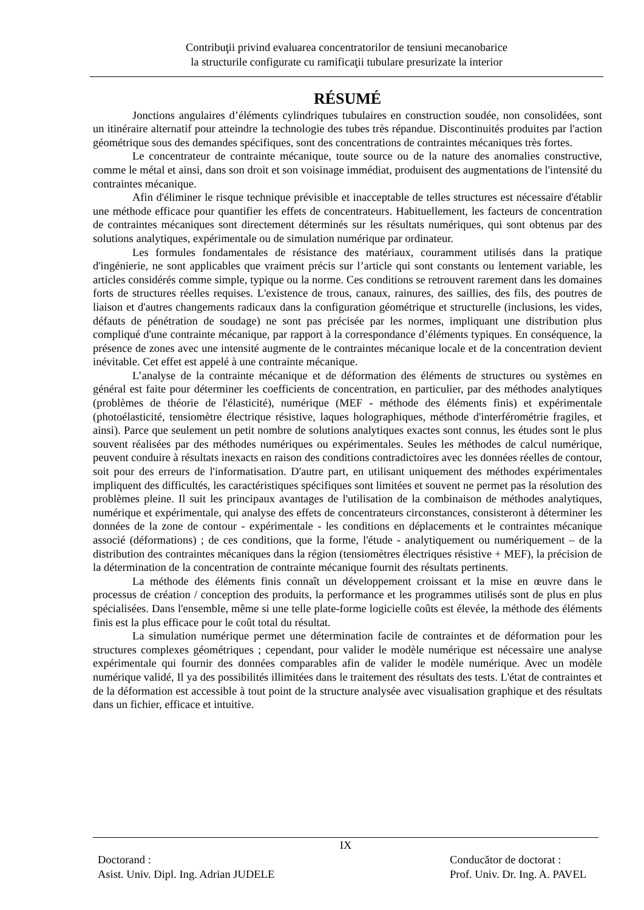Contribuţii privind evaluarea concentratorilor de tensiuni mecanobarice
la structurile configurate cu ramificaţii tubulare presurizate la interior
RÉSUMÉ
Jonctions angulaires d’éléments cylindriques tubulaires en construction soudée, non consolidées, sont un itinéraire alternatif pour atteindre la technologie des tubes très répandue. Discontinuités produites par l'action géométrique sous des demandes spécifiques, sont des concentrations de contraintes mécaniques très fortes.
Le concentrateur de contrainte mécanique, toute source ou de la nature des anomalies constructive, comme le métal et ainsi, dans son droit et son voisinage immédiat, produisent des augmentations de l'intensité du contraintes mécanique.
Afin d'éliminer le risque technique prévisible et inacceptable de telles structures est nécessaire d'établir une méthode efficace pour quantifier les effets de concentrateurs. Habituellement, les facteurs de concentration de contraintes mécaniques sont directement déterminés sur les résultats numériques, qui sont obtenus par des solutions analytiques, expérimentale ou de simulation numérique par ordinateur.
Les formules fondamentales de résistance des matériaux, couramment utilisés dans la pratique d'ingénierie, ne sont applicables que vraiment précis sur l’article qui sont constants ou lentement variable, les articles considérés comme simple, typique ou la norme. Ces conditions se retrouvent rarement dans les domaines forts de structures réelles requises. L'existence de trous, canaux, rainures, des saillies, des fils, des poutres de liaison et d'autres changements radicaux dans la configuration géométrique et structurelle (inclusions, les vides, défauts de pénétration de soudage) ne sont pas précisée par les normes, impliquant une distribution plus compliqué d'une contrainte mécanique, par rapport à la correspondance d’éléments typiques. En conséquence, la présence de zones avec une intensité augmente de le contraintes mécanique locale et de la concentration devient inévitable. Cet effet est appelé à une contrainte mécanique.
L’analyse de la contrainte mécanique et de déformation des éléments de structures ou systèmes en général est faite pour déterminer les coefficients de concentration, en particulier, par des méthodes analytiques (problèmes de théorie de l'élasticité), numérique (MEF - méthode des éléments finis) et expérimentale (photoélasticité, tensiomètre électrique résistive, laques holographiques, méthode d'interférométrie fragiles, et ainsi). Parce que seulement un petit nombre de solutions analytiques exactes sont connus, les études sont le plus souvent réalisées par des méthodes numériques ou expérimentales. Seules les méthodes de calcul numérique, peuvent conduire à résultats inexacts en raison des conditions contradictoires avec les données réelles de contour, soit pour des erreurs de l'informatisation. D'autre part, en utilisant uniquement des méthodes expérimentales impliquent des difficultés, les caractéristiques spécifiques sont limitées et souvent ne permet pas la résolution des problèmes pleine. Il suit les principaux avantages de l'utilisation de la combinaison de méthodes analytiques, numérique et expérimentale, qui analyse des effets de concentrateurs circonstances, consisteront à déterminer les données de la zone de contour - expérimentale - les conditions en déplacements et le contraintes mécanique associé (déformations) ; de ces conditions, que la forme, l'étude - analytiquement ou numériquement – de la distribution des contraintes mécaniques dans la région (tensiomètres électriques résistive + MEF), la précision de la détermination de la concentration de contrainte mécanique fournit des résultats pertinents.
La méthode des éléments finis connaît un développement croissant et la mise en œuvre dans le processus de création / conception des produits, la performance et les programmes utilisés sont de plus en plus spécialisées. Dans l'ensemble, même si une telle plate-forme logicielle coûts est élevée, la méthode des éléments finis est la plus efficace pour le coût total du résultat.
La simulation numérique permet une détermination facile de contraintes et de déformation pour les structures complexes géométriques ; cependant, pour valider le modèle numérique est nécessaire une analyse expérimentale qui fournir des données comparables afin de valider le modèle numérique. Avec un modèle numérique validé, Il ya des possibilités illimitées dans le traitement des résultats des tests. L'état de contraintes et de la déformation est accessible à tout point de la structure analysée avec visualisation graphique et des résultats dans un fichier, efficace et intuitive.
IX
Doctorand :
Asist. Univ. Dipl. Ing. Adrian JUDELE
Conducător de doctorat :
Prof. Univ. Dr. Ing. A. PAVEL